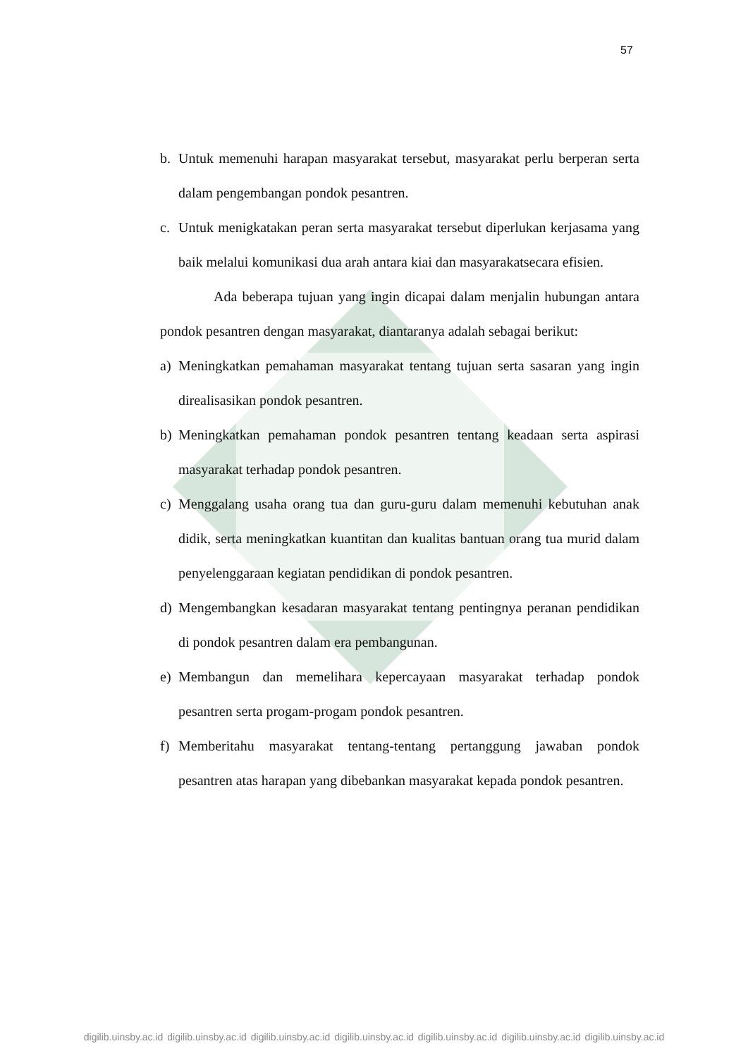57
b. Untuk memenuhi harapan masyarakat tersebut, masyarakat perlu berperan serta dalam pengembangan pondok pesantren.
c. Untuk menigkatakan peran serta masyarakat tersebut diperlukan kerjasama yang baik melalui komunikasi dua arah antara kiai dan masyarakatsecara efisien.
Ada beberapa tujuan yang ingin dicapai dalam menjalin hubungan antara pondok pesantren dengan masyarakat, diantaranya adalah sebagai berikut:
a) Meningkatkan pemahaman masyarakat tentang tujuan serta sasaran yang ingin direalisasikan pondok pesantren.
b) Meningkatkan pemahaman pondok pesantren tentang keadaan serta aspirasi masyarakat terhadap pondok pesantren.
c) Menggalang usaha orang tua dan guru-guru dalam memenuhi kebutuhan anak didik, serta meningkatkan kuantitan dan kualitas bantuan orang tua murid dalam penyelenggaraan kegiatan pendidikan di pondok pesantren.
d) Mengembangkan kesadaran masyarakat tentang pentingnya peranan pendidikan di pondok pesantren dalam era pembangunan.
e) Membangun dan memelihara kepercayaan masyarakat terhadap pondok pesantren serta progam-progam pondok pesantren.
f) Memberitahu masyarakat tentang-tentang pertanggung jawaban pondok pesantren atas harapan yang dibebankan masyarakat kepada pondok pesantren.
digilib.uinsby.ac.id digilib.uinsby.ac.id digilib.uinsby.ac.id digilib.uinsby.ac.id digilib.uinsby.ac.id digilib.uinsby.ac.id digilib.uinsby.ac.id